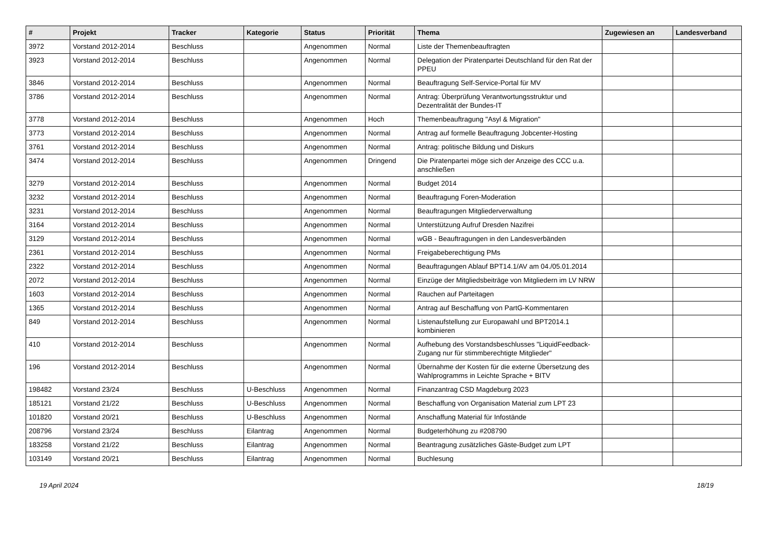| # | Projekt | Tracker | Kategorie | Status | Priorität | Thema | Zugewiesen an | Landesverband |
| --- | --- | --- | --- | --- | --- | --- | --- | --- |
| 3972 | Vorstand 2012-2014 | Beschluss | | Angenommen | Normal | Liste der Themenbeauftragten | | |
| 3923 | Vorstand 2012-2014 | Beschluss | | Angenommen | Normal | Delegation der Piratenpartei Deutschland für den Rat der PPEU | | |
| 3846 | Vorstand 2012-2014 | Beschluss | | Angenommen | Normal | Beauftragung Self-Service-Portal für MV | | |
| 3786 | Vorstand 2012-2014 | Beschluss | | Angenommen | Normal | Antrag: Überprüfung Verantwortungsstruktur und Dezentralität der Bundes-IT | | |
| 3778 | Vorstand 2012-2014 | Beschluss | | Angenommen | Hoch | Themenbeauftragung "Asyl & Migration" | | |
| 3773 | Vorstand 2012-2014 | Beschluss | | Angenommen | Normal | Antrag auf formelle Beauftragung Jobcenter-Hosting | | |
| 3761 | Vorstand 2012-2014 | Beschluss | | Angenommen | Normal | Antrag: politische Bildung und Diskurs | | |
| 3474 | Vorstand 2012-2014 | Beschluss | | Angenommen | Dringend | Die Piratenpartei möge sich der Anzeige des CCC u.a. anschließen | | |
| 3279 | Vorstand 2012-2014 | Beschluss | | Angenommen | Normal | Budget 2014 | | |
| 3232 | Vorstand 2012-2014 | Beschluss | | Angenommen | Normal | Beauftragung Foren-Moderation | | |
| 3231 | Vorstand 2012-2014 | Beschluss | | Angenommen | Normal | Beauftragungen Mitgliederverwaltung | | |
| 3164 | Vorstand 2012-2014 | Beschluss | | Angenommen | Normal | Unterstützung Aufruf Dresden Nazifrei | | |
| 3129 | Vorstand 2012-2014 | Beschluss | | Angenommen | Normal | wGB - Beauftragungen in den Landesverbänden | | |
| 2361 | Vorstand 2012-2014 | Beschluss | | Angenommen | Normal | Freigabeberechtigung PMs | | |
| 2322 | Vorstand 2012-2014 | Beschluss | | Angenommen | Normal | Beauftragungen Ablauf BPT14.1/AV am 04./05.01.2014 | | |
| 2072 | Vorstand 2012-2014 | Beschluss | | Angenommen | Normal | Einzüge der Mitgliedsbeiträge von Mitgliedern im LV NRW | | |
| 1603 | Vorstand 2012-2014 | Beschluss | | Angenommen | Normal | Rauchen auf Parteitagen | | |
| 1365 | Vorstand 2012-2014 | Beschluss | | Angenommen | Normal | Antrag auf Beschaffung von PartG-Kommentaren | | |
| 849 | Vorstand 2012-2014 | Beschluss | | Angenommen | Normal | Listenaufstellung zur Europawahl und BPT2014.1 kombinieren | | |
| 410 | Vorstand 2012-2014 | Beschluss | | Angenommen | Normal | Aufhebung des Vorstandsbeschlusses "LiquidFeedback-Zugang nur für stimmberechtigte Mitglieder" | | |
| 196 | Vorstand 2012-2014 | Beschluss | | Angenommen | Normal | Übernahme der Kosten für die externe Übersetzung des Wahlprogramms in Leichte Sprache + BITV | | |
| 198482 | Vorstand 23/24 | Beschluss | U-Beschluss | Angenommen | Normal | Finanzantrag CSD Magdeburg 2023 | | |
| 185121 | Vorstand 21/22 | Beschluss | U-Beschluss | Angenommen | Normal | Beschaffung von Organisation Material zum LPT 23 | | |
| 101820 | Vorstand 20/21 | Beschluss | U-Beschluss | Angenommen | Normal | Anschaffung Material für Infostände | | |
| 208796 | Vorstand 23/24 | Beschluss | Eilantrag | Angenommen | Normal | Budgeterhöhung zu #208790 | | |
| 183258 | Vorstand 21/22 | Beschluss | Eilantrag | Angenommen | Normal | Beantragung zusätzliches Gäste-Budget zum LPT | | |
| 103149 | Vorstand 20/21 | Beschluss | Eilantrag | Angenommen | Normal | Buchlesung | | |
19 April 2024 18/19